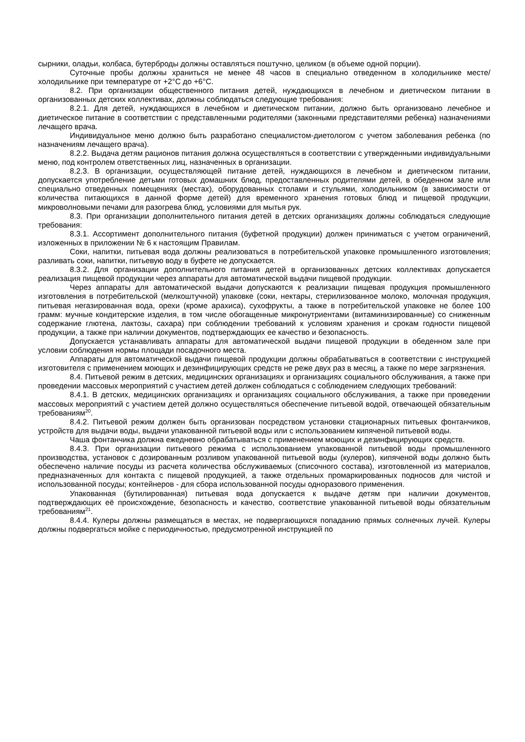сырники, оладьи, колбаса, бутерброды должны оставляться поштучно, целиком (в объеме одной порции).
Суточные пробы должны храниться не менее 48 часов в специально отведенном в холодильнике месте/холодильнике при температуре от +2°С до +6°С.
8.2. При организации общественного питания детей, нуждающихся в лечебном и диетическом питании в организованных детских коллективах, должны соблюдаться следующие требования:
8.2.1. Для детей, нуждающихся в лечебном и диетическом питании, должно быть организовано лечебное и диетическое питание в соответствии с представленными родителями (законными представителями ребенка) назначениями лечащего врача.
Индивидуальное меню должно быть разработано специалистом-диетологом с учетом заболевания ребенка (по назначениям лечащего врача).
8.2.2. Выдача детям рационов питания должна осуществляться в соответствии с утвержденными индивидуальными меню, под контролем ответственных лиц, назначенных в организации.
8.2.3. В организации, осуществляющей питание детей, нуждающихся в лечебном и диетическом питании, допускается употребление детьми готовых домашних блюд, предоставленных родителями детей, в обеденном зале или специально отведенных помещениях (местах), оборудованных столами и стульями, холодильником (в зависимости от количества питающихся в данной форме детей) для временного хранения готовых блюд и пищевой продукции, микроволновыми печами для разогрева блюд, условиями для мытья рук.
8.3. При организации дополнительного питания детей в детских организациях должны соблюдаться следующие требования:
8.3.1. Ассортимент дополнительного питания (буфетной продукции) должен приниматься с учетом ограничений, изложенных в приложении № 6 к настоящим Правилам.
Соки, напитки, питьевая вода должны реализоваться в потребительской упаковке промышленного изготовления; разливать соки, напитки, питьевую воду в буфете не допускается.
8.3.2. Для организации дополнительного питания детей в организованных детских коллективах допускается реализация пищевой продукции через аппараты для автоматической выдачи пищевой продукции.
Через аппараты для автоматической выдачи допускаются к реализации пищевая продукция промышленного изготовления в потребительской (мелкоштучной) упаковке (соки, нектары, стерилизованное молоко, молочная продукция, питьевая негазированная вода, орехи (кроме арахиса), сухофрукты, а также в потребительской упаковке не более 100 грамм: мучные кондитерские изделия, в том числе обогащенные микронутриентами (витаминизированные) со сниженным содержание глютена, лактозы, сахара) при соблюдении требований к условиям хранения и срокам годности пищевой продукции, а также при наличии документов, подтверждающих ее качество и безопасность.
Допускается устанавливать аппараты для автоматической выдачи пищевой продукции в обеденном зале при условии соблюдения нормы площади посадочного места.
Аппараты для автоматической выдачи пищевой продукции должны обрабатываться в соответствии с инструкцией изготовителя с применением моющих и дезинфицирующих средств не реже двух раз в месяц, а также по мере загрязнения.
8.4. Питьевой режим в детских, медицинских организациях и организациях социального обслуживания, а также при проведении массовых мероприятий с участием детей должен соблюдаться с соблюдением следующих требований:
8.4.1. В детских, медицинских организациях и организациях социального обслуживания, а также при проведении массовых мероприятий с участием детей должно осуществляться обеспечение питьевой водой, отвечающей обязательным требованиям<sup>20</sup>.
8.4.2. Питьевой режим должен быть организован посредством установки стационарных питьевых фонтанчиков, устройств для выдачи воды, выдачи упакованной питьевой воды или с использованием кипяченой питьевой воды.
Чаша фонтанчика должна ежедневно обрабатываться с применением моющих и дезинфицирующих средств.
8.4.3. При организации питьевого режима с использованием упакованной питьевой воды промышленного производства, установок с дозированным розливом упакованной питьевой воды (кулеров), кипяченой воды должно быть обеспечено наличие посуды из расчета количества обслуживаемых (списочного состава), изготовленной из материалов, предназначенных для контакта с пищевой продукцией, а также отдельных промаркированных подносов для чистой и использованной посуды; контейнеров - для сбора использованной посуды одноразового применения.
Упакованная (бутилированная) питьевая вода допускается к выдаче детям при наличии документов, подтверждающих её происхождение, безопасность и качество, соответствие упакованной питьевой воды обязательным требованиям<sup>21</sup>.
8.4.4. Кулеры должны размещаться в местах, не подвергающихся попаданию прямых солнечных лучей. Кулеры должны подвергаться мойке с периодичностью, предусмотренной инструкцией по